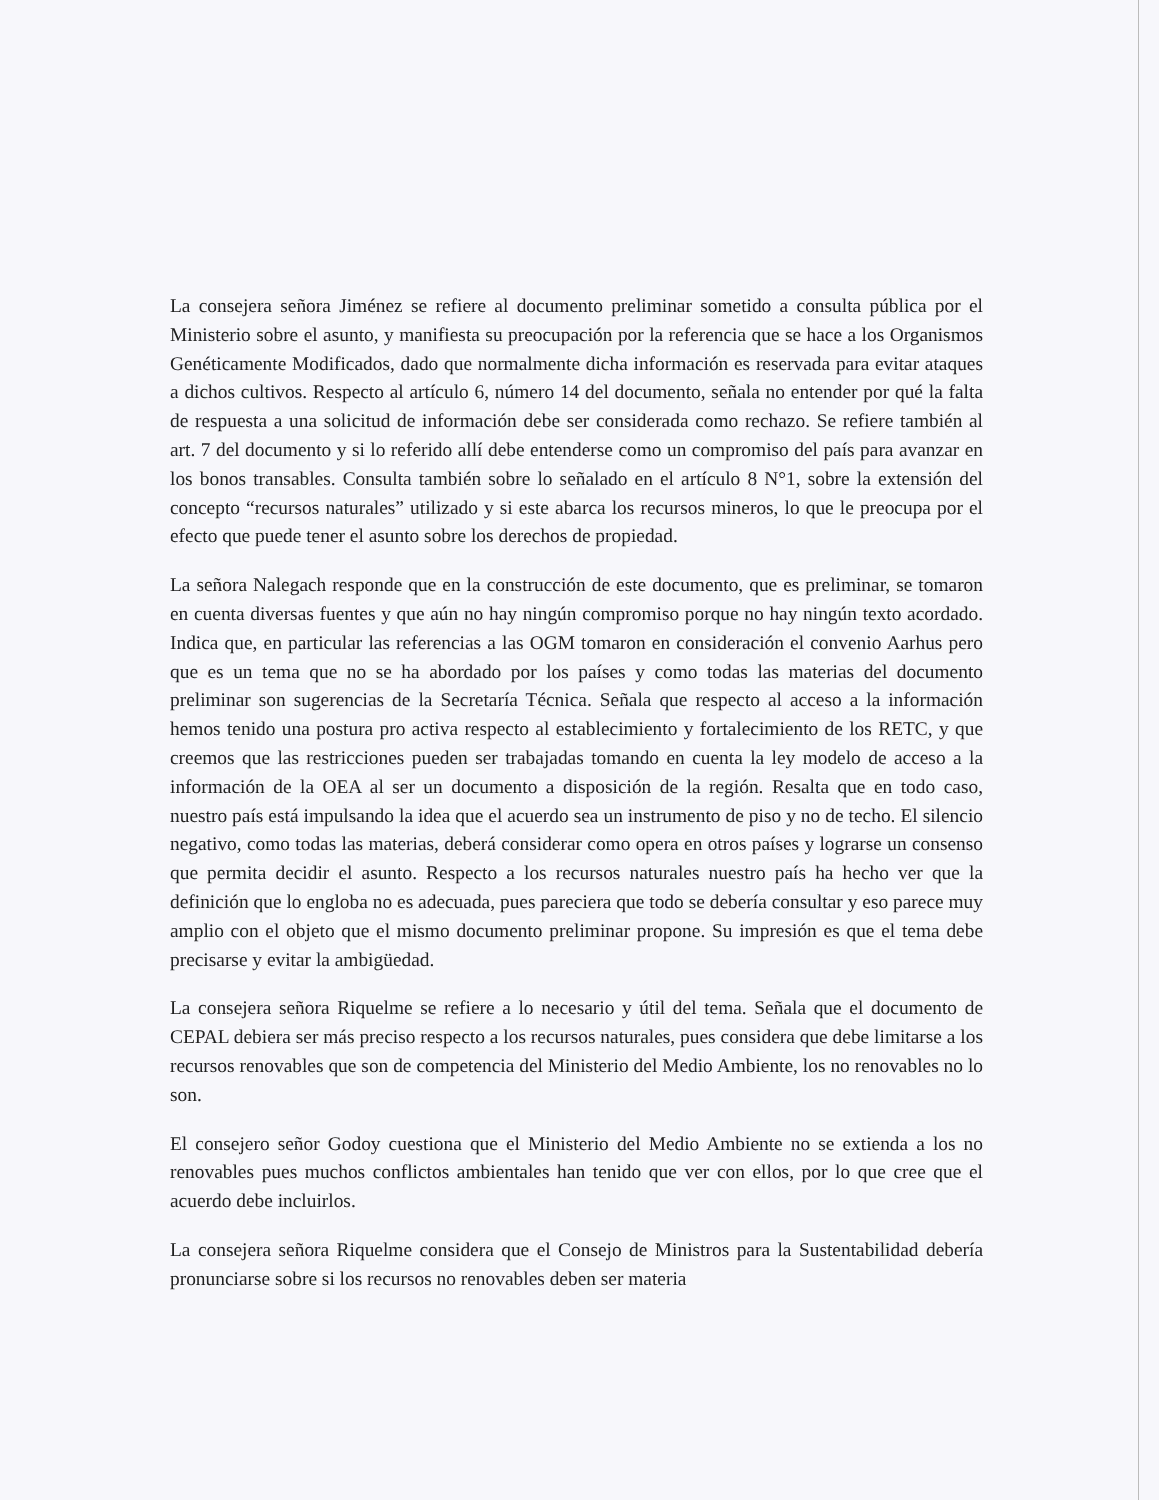La consejera señora Jiménez se refiere al documento preliminar sometido a consulta pública por el Ministerio sobre el asunto, y manifiesta su preocupación por la referencia que se hace a los Organismos Genéticamente Modificados, dado que normalmente dicha información es reservada para evitar ataques a dichos cultivos. Respecto al artículo 6, número 14 del documento, señala no entender por qué la falta de respuesta a una solicitud de información debe ser considerada como rechazo. Se refiere también al art. 7 del documento y si lo referido allí debe entenderse como un compromiso del país para avanzar en los bonos transables. Consulta también sobre lo señalado en el artículo 8 N°1, sobre la extensión del concepto “recursos naturales” utilizado y si este abarca los recursos mineros, lo que le preocupa por el efecto que puede tener el asunto sobre los derechos de propiedad.
La señora Nalegach responde que en la construcción de este documento, que es preliminar, se tomaron en cuenta diversas fuentes y que aún no hay ningún compromiso porque no hay ningún texto acordado. Indica que, en particular las referencias a las OGM tomaron en consideración el convenio Aarhus pero que es un tema que no se ha abordado por los países y como todas las materias del documento preliminar son sugerencias de la Secretaría Técnica. Señala que respecto al acceso a la información hemos tenido una postura pro activa respecto al establecimiento y fortalecimiento de los RETC, y que creemos que las restricciones pueden ser trabajadas tomando en cuenta la ley modelo de acceso a la información de la OEA al ser un documento a disposición de la región. Resalta que en todo caso, nuestro país está impulsando la idea que el acuerdo sea un instrumento de piso y no de techo. El silencio negativo, como todas las materias, deberá considerar como opera en otros países y lograrse un consenso que permita decidir el asunto. Respecto a los recursos naturales nuestro país ha hecho ver que la definición que lo engloba no es adecuada, pues pareciera que todo se debería consultar y eso parece muy amplio con el objeto que el mismo documento preliminar propone. Su impresión es que el tema debe precisarse y evitar la ambigüedad.
La consejera señora Riquelme se refiere a lo necesario y útil del tema. Señala que el documento de CEPAL debiera ser más preciso respecto a los recursos naturales, pues considera que debe limitarse a los recursos renovables que son de competencia del Ministerio del Medio Ambiente, los no renovables no lo son.
El consejero señor Godoy cuestiona que el Ministerio del Medio Ambiente no se extienda a los no renovables pues muchos conflictos ambientales han tenido que ver con ellos, por lo que cree que el acuerdo debe incluirlos.
La consejera señora Riquelme considera que el Consejo de Ministros para la Sustentabilidad debería pronunciarse sobre si los recursos no renovables deben ser materia